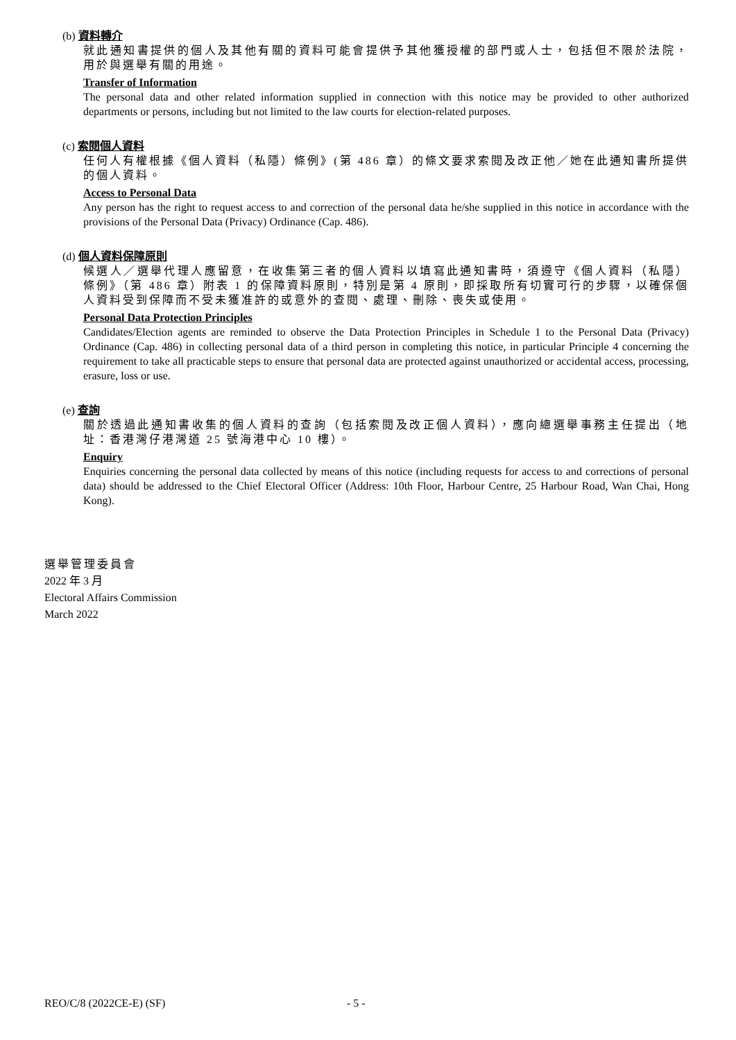(b) 資料轉介
就此通知書提供的個人及其他有關的資料可能會提供予其他獲授權的部門或人士，包括但不限於法院，用於與選舉有關的用途。
Transfer of Information
The personal data and other related information supplied in connection with this notice may be provided to other authorized departments or persons, including but not limited to the law courts for election-related purposes.
(c) 索閱個人資料
任何人有權根據《個人資料（私隱）條例》(第 486 章）的條文要求索閱及改正他／她在此通知書所提供的個人資料。
Access to Personal Data
Any person has the right to request access to and correction of the personal data he/she supplied in this notice in accordance with the provisions of the Personal Data (Privacy) Ordinance (Cap. 486).
(d) 個人資料保障原則
候選人／選舉代理人應留意，在收集第三者的個人資料以填寫此通知書時，須遵守《個人資料（私隱）條例》（第 486 章）附表 1 的保障資料原則，特別是第 4 原則，即採取所有切實可行的步驟，以確保個人資料受到保障而不受未獲准許的或意外的查閱、處理、刪除、喪失或使用。
Personal Data Protection Principles
Candidates/Election agents are reminded to observe the Data Protection Principles in Schedule 1 to the Personal Data (Privacy) Ordinance (Cap. 486) in collecting personal data of a third person in completing this notice, in particular Principle 4 concerning the requirement to take all practicable steps to ensure that personal data are protected against unauthorized or accidental access, processing, erasure, loss or use.
(e) 查詢
關於透過此通知書收集的個人資料的查詢（包括索閱及改正個人資料），應向總選舉事務主任提出（地址：香港灣仔港灣道 25 號海港中心 10 樓）。
Enquiry
Enquiries concerning the personal data collected by means of this notice (including requests for access to and corrections of personal data) should be addressed to the Chief Electoral Officer (Address: 10th Floor, Harbour Centre, 25 Harbour Road, Wan Chai, Hong Kong).
選舉管理委員會
2022 年 3 月
Electoral Affairs Commission
March 2022
REO/C/8 (2022CE-E) (SF) - 5 -